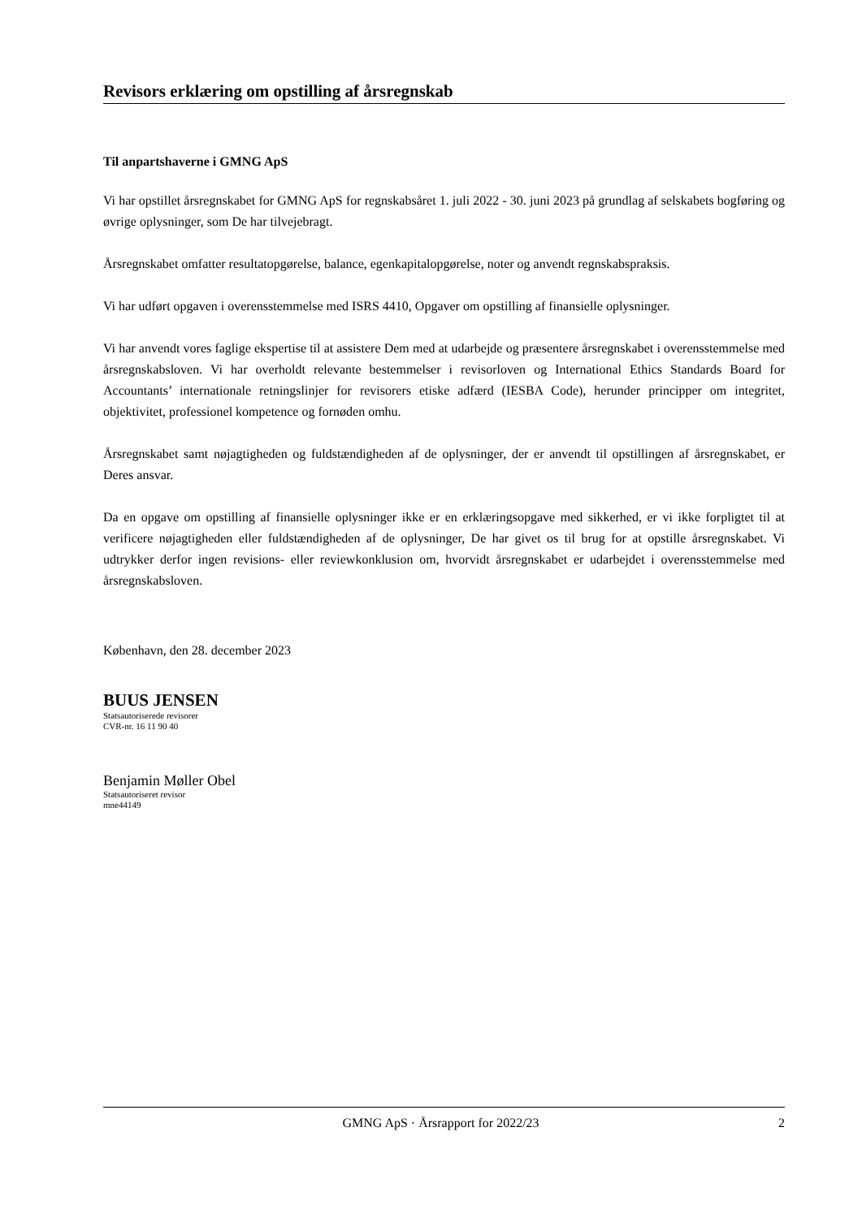Revisors erklæring om opstilling af årsregnskab
Til anpartshaverne i GMNG ApS
Vi har opstillet årsregnskabet for GMNG ApS for regnskabsåret 1. juli 2022 - 30. juni 2023 på grundlag af selskabets bogføring og øvrige oplysninger, som De har tilvejebragt.
Årsregnskabet omfatter resultatopgørelse, balance, egenkapitalopgørelse, noter og anvendt regnskabspraksis.
Vi har udført opgaven i overensstemmelse med ISRS 4410, Opgaver om opstilling af finansielle oplysninger.
Vi har anvendt vores faglige ekspertise til at assistere Dem med at udarbejde og præsentere årsregnskabet i overensstemmelse med årsregnskabsloven. Vi har overholdt relevante bestemmelser i revisorloven og International Ethics Standards Board for Accountants’ internationale retningslinjer for revisorers etiske adfærd (IESBA Code), herunder principper om integritet, objektivitet, professionel kompetence og fornøden omhu.
Årsregnskabet samt nøjagtigheden og fuldstændigheden af de oplysninger, der er anvendt til opstillingen af årsregnskabet, er Deres ansvar.
Da en opgave om opstilling af finansielle oplysninger ikke er en erklæringsopgave med sikkerhed, er vi ikke forpligtet til at verificere nøjagtigheden eller fuldstændigheden af de oplysninger, De har givet os til brug for at opstille årsregnskabet. Vi udtrykker derfor ingen revisions- eller reviewkonklusion om, hvorvidt årsregnskabet er udarbejdet i overensstemmelse med årsregnskabsloven.
København, den 28. december 2023
BUUS JENSEN
Statsautoriserede revisorer
CVR-nr. 16 11 90 40
Benjamin Møller Obel
Statsautoriseret revisor
mne44149
GMNG ApS · Årsrapport for 2022/23 2